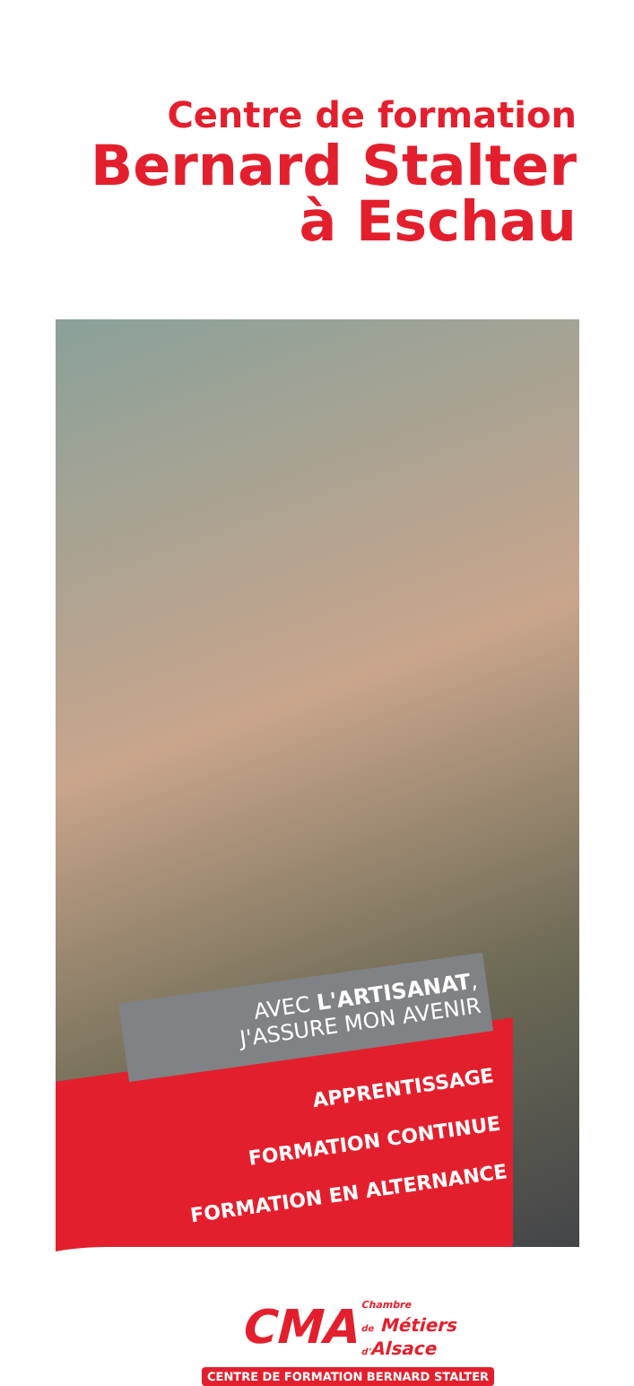Centre de formation
Bernard Stalter
à Eschau
AVEC L'ARTISANAT,
J'ASSURE MON AVENIR
APPRENTISSAGE
FORMATION CONTINUE
FORMATION EN ALTERNANCE
CMA Chambre
de Métiers
d'Alsace
CENTRE DE FORMATION BERNARD STALTER